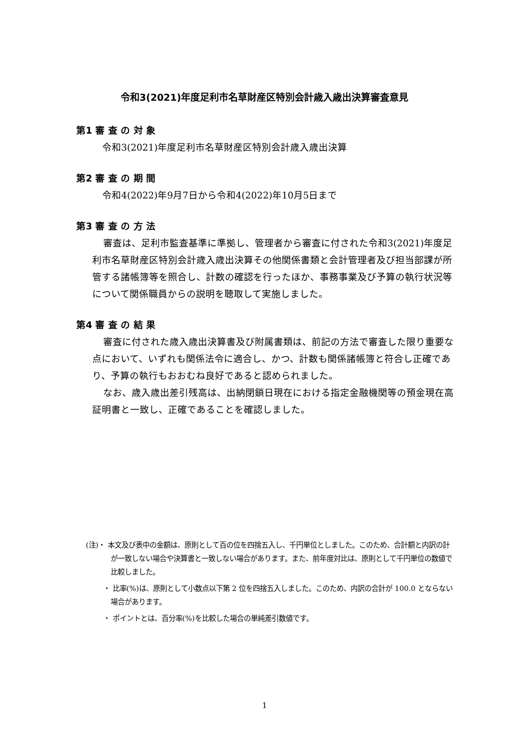令和3(2021)年度足利市名草財産区特別会計歳入歳出決算審査意見
第1 審 査 の 対 象
令和3(2021)年度足利市名草財産区特別会計歳入歳出決算
第2 審 査 の 期 間
令和4(2022)年9月7日から令和4(2022)年10月5日まで
第3 審 査 の 方 法
審査は、足利市監査基準に準拠し、管理者から審査に付された令和3(2021)年度足利市名草財産区特別会計歳入歳出決算その他関係書類と会計管理者及び担当部課が所管する諸帳簿等を照合し、計数の確認を行ったほか、事務事業及び予算の執行状況等について関係職員からの説明を聴取して実施しました。
第4 審 査 の 結 果
審査に付された歳入歳出決算書及び附属書類は、前記の方法で審査した限り重要な点において、いずれも関係法令に適合し、かつ、計数も関係諸帳簿と符合し正確であり、予算の執行もおおむね良好であると認められました。
なお、歳入歳出差引残高は、出納閉鎖日現在における指定金融機関等の預金現在高証明書と一致し、正確であることを確認しました。
(注)・ 本文及び表中の金額は、原則として百の位を四捨五入し、千円単位としました。このため、合計額と内訳の計が一致しない場合や決算書と一致しない場合があります。また、前年度対比は、原則として千円単位の数値で比較しました。
・ 比率(%)は、原則として小数点以下第 2 位を四捨五入しました。このため、内訳の合計が 100.0 とならない場合があります。
・ ポイントとは、百分率(%)を比較した場合の単純差引数値です。
1